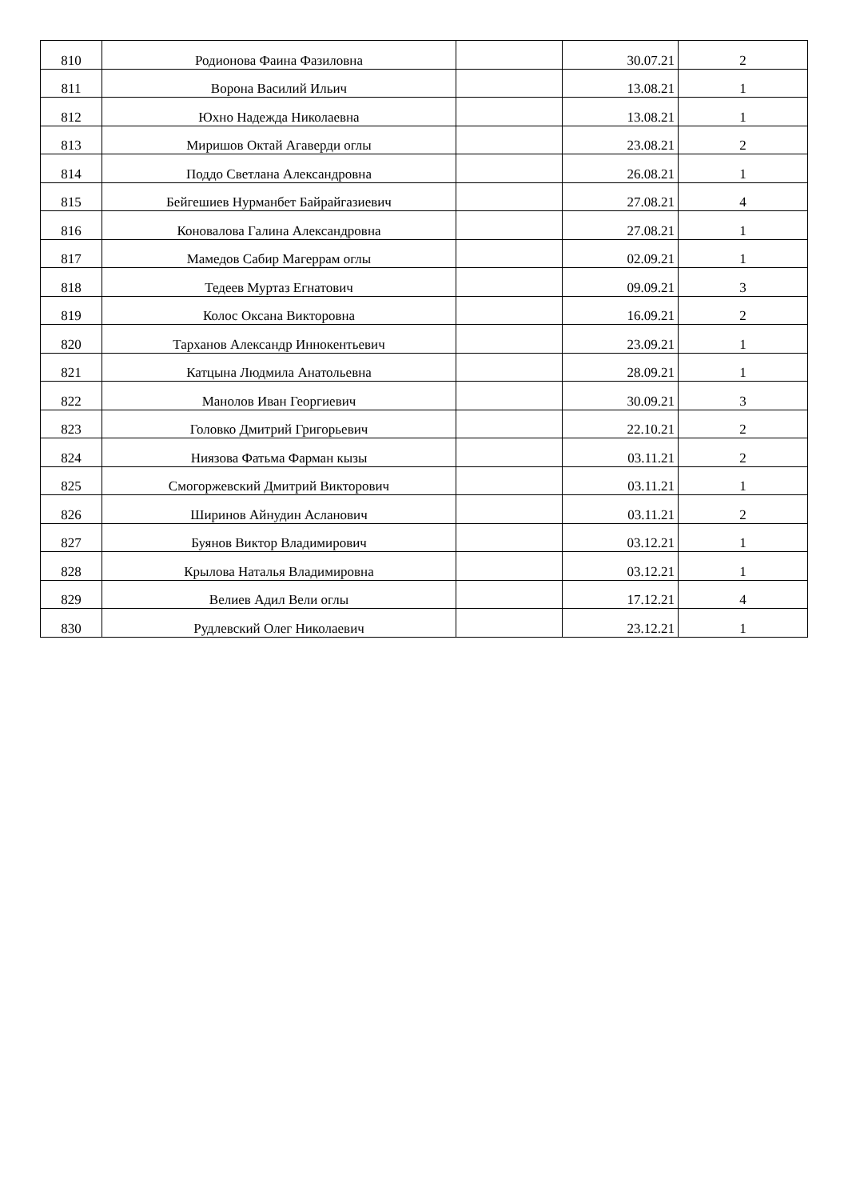| 810 | Родионова Фаина Фазиловна | | 30.07.21 | 2 |
| 811 | Ворона Василий Ильич | | 13.08.21 | 1 |
| 812 | Юхно Надежда Николаевна | | 13.08.21 | 1 |
| 813 | Миришов Октай Агаверди оглы | | 23.08.21 | 2 |
| 814 | Поддо Светлана Александровна | | 26.08.21 | 1 |
| 815 | Бейгешиев Нурманбет Байрайгазиевич | | 27.08.21 | 4 |
| 816 | Коновалова Галина Александровна | | 27.08.21 | 1 |
| 817 | Мамедов Сабир Магеррам оглы | | 02.09.21 | 1 |
| 818 | Тедеев Муртаз Егнатович | | 09.09.21 | 3 |
| 819 | Колос Оксана Викторовна | | 16.09.21 | 2 |
| 820 | Тарханов Александр Иннокентьевич | | 23.09.21 | 1 |
| 821 | Катцына Людмила Анатольевна | | 28.09.21 | 1 |
| 822 | Манолов Иван Георгиевич | | 30.09.21 | 3 |
| 823 | Головко Дмитрий Григорьевич | | 22.10.21 | 2 |
| 824 | Ниязова Фатьма Фарман кызы | | 03.11.21 | 2 |
| 825 | Смогоржевский Дмитрий Викторович | | 03.11.21 | 1 |
| 826 | Ширинов Айнудин Асланович | | 03.11.21 | 2 |
| 827 | Буянов Виктор Владимирович | | 03.12.21 | 1 |
| 828 | Крылова Наталья Владимировна | | 03.12.21 | 1 |
| 829 | Велиев Адил Вели оглы | | 17.12.21 | 4 |
| 830 | Рудлевский Олег Николаевич | | 23.12.21 | 1 |